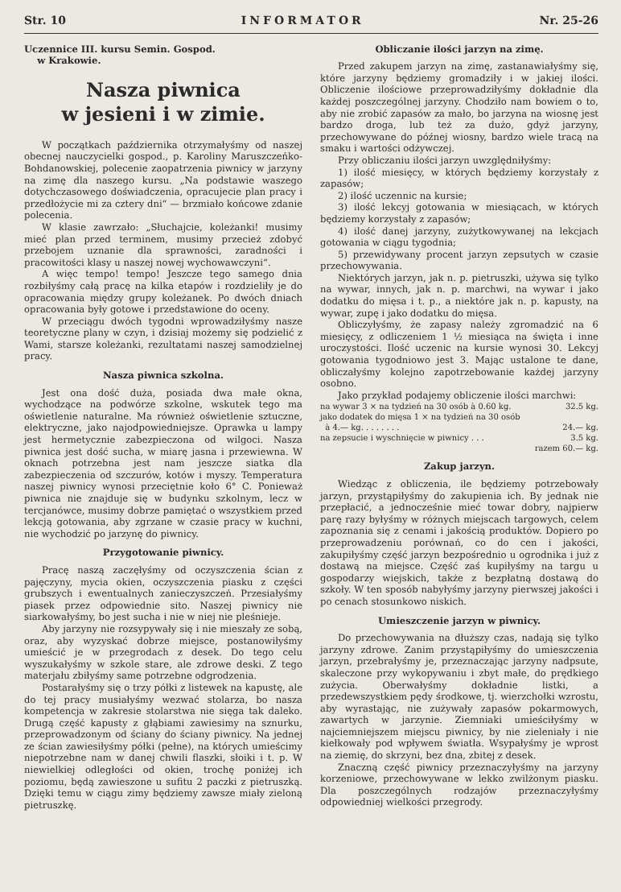Str. 10 INFORMATOR Nr. 25-26
Uczennice III. kursu Semin. Gospod.
w Krakowie.
Nasza piwnica
w jesieni i w zimie.
W początkach października otrzymałyśmy od naszej obecnej nauczycielki gospod., p. Karoliny Maruszczeńko-Bohdanowskiej, polecenie zaopatrzenia piwnicy w jarzyny na zimę dla naszego kursu. „Na podstawie waszego dotychczasowego doświadczenia, opracujecie plan pracy i przedłożycie mi za cztery dni“ — brzmiało końcowe zdanie polecenia.
W klasie zawrzało: „Słuchajcie, koleżanki! musimy mieć plan przed terminem, musimy przecież zdobyć przebojem uznanie dla sprawności, zaradności i pracowitości klasy u naszej nowej wychowawczyni“.
A więc tempo! tempo! Jeszcze tego samego dnia rozbiłyśmy całą pracę na kilka etapów i rozdzieliły je do opracowania między grupy koleżanek. Po dwóch dniach opracowania były gotowe i przedstawione do oceny.
W przeciągu dwóch tygodni wprowadziłyśmy nasze teoretyczne plany w czyn, i dzisiaj możemy się podzielić z Wami, starsze koleżanki, rezultatami naszej samodzielnej pracy.
Nasza piwnica szkolna.
Jest ona dość duża, posiada dwa małe okna, wychodzące na podwórze szkolne, wskutek tego ma oświetlenie naturalne. Ma również oświetlenie sztuczne, elektryczne, jako najodpowiedniejsze. Oprawka u lampy jest hermetycznie zabezpieczona od wilgoci. Nasza piwnica jest dość sucha, w miarę jasna i przewiewna. W oknach potrzebna jest nam jeszcze siatka dla zabezpieczenia od szczurów, kotów i myszy. Temperatura naszej piwnicy wynosi przeciętnie koło 6° C. Ponieważ piwnica nie znajduje się w budynku szkolnym, lecz w tercjanówce, musimy dobrze pamiętać o wszystkiem przed lekcją gotowania, aby zgrzane w czasie pracy w kuchni, nie wychodzić po jarzynę do piwnicy.
Przygotowanie piwnicy.
Pracę naszą zaczęłyśmy od oczyszczenia ścian z pajęczyny, mycia okien, oczyszczenia piasku z części grubszych i ewentualnych zanieczyszczeń. Przesiałyśmy piasek przez odpowiednie sito. Naszej piwnicy nie siarkowałyśmy, bo jest sucha i nie w niej nie pleśnieje.
Aby jarzyny nie rozsypywały się i nie mieszały ze sobą, oraz, aby wyzyskać dobrze miejsce, postanowiłyśmy umieścić je w przegrodach z desek. Do tego celu wyszukałyśmy w szkole stare, ale zdrowe deski. Z tego materjału zbiłyśmy same potrzebne odgrodzenia.
Postarałyśmy się o trzy półki z listewek na kapustę, ale do tej pracy musiałyśmy wezwać stolarza, bo nasza kompetencja w zakresie stolarstwa nie sięga tak daleko. Drugą część kapusty z głąbiami zawiesimy na sznurku, przeprowadzonym od ściany do ściany piwnicy. Na jednej ze ścian zawiesiłyśmy półki (pełne), na których umieścimy niepotrzebne nam w danej chwili flaszki, słoiki i t. p. W niewielkiej odległości od okien, trochę poniżej ich poziomu, będą zawieszone u sufitu 2 paczki z pietruszką. Dzięki temu w ciągu zimy będziemy zawsze miały zieloną pietruszkę.
Obliczanie ilości jarzyn na zimę.
Przed zakupem jarzyn na zimę, zastanawiałyśmy się, które jarzyny będziemy gromadziły i w jakiej ilości. Obliczenie ilościowe przeprowadziłyśmy dokładnie dla każdej poszczególnej jarzyny. Chodziło nam bowiem o to, aby nie zrobić zapasów za mało, bo jarzyna na wiosnę jest bardzo droga, lub też za dużo, gdyż jarzyny, przechowywane do późnej wiosny, bardzo wiele tracą na smaku i wartości odżywczej.
Przy obliczaniu ilości jarzyn uwzględniłyśmy:
1) ilość miesięcy, w których będziemy korzystały z zapasów;
2) ilość uczennic na kursie;
3) ilość lekcyj gotowania w miesiącach, w których będziemy korzystały z zapasów;
4) ilość danej jarzyny, zużytkowywanej na lekcjach gotowania w ciągu tygodnia;
5) przewidywany procent jarzyn zepsutych w czasie przechowywania.
Niektórych jarzyn, jak n. p. pietruszki, używa się tylko na wywar, innych, jak n. p. marchwi, na wywar i jako dodatku do mięsa i t. p., a niektóre jak n. p. kapusty, na wywar, zupę i jako dodatku do mięsa.
Obliczyłyśmy, że zapasy należy zgromadzić na 6 miesięcy, z odliczeniem 1 ½ miesiąca na święta i inne uroczystości. Ilość uczenic na kursie wynosi 30. Lekcyj gotowania tygodniowo jest 3. Mając ustalone te dane, obliczałyśmy kolejno zapotrzebowanie każdej jarzyny osobno.
Jako przykład podajemy obliczenie ilości marchwi:
na wywar 3 × na tydzień na 30 osób à 0.60 kg. 32.5 kg.
jako dodatek do mięsa 1 × na tydzień na 30 osób
à 4.— kg. . . . . . . . 24.— kg.
na zepsucie i wyschnięcie w piwnicy . . . 3.5 kg.
razem 60.— kg.
Zakup jarzyn.
Wiedząc z obliczenia, ile będziemy potrzebowały jarzyn, przystąpiłyśmy do zakupienia ich. By jednak nie przepłacić, a jednocześnie mieć towar dobry, najpierw parę razy byłyśmy w różnych miejscach targowych, celem zapoznania się z cenami i jakością produktów. Dopiero po przeprowadzeniu porównań, co do cen i jakości, zakupiłyśmy część jarzyn bezpośrednio u ogrodnika i już z dostawą na miejsce. Część zaś kupiłyśmy na targu u gospodarzy wiejskich, także z bezpłatną dostawą do szkoły. W ten sposób nabyłyśmy jarzyny pierwszej jakości i po cenach stosunkowo niskich.
Umieszczenie jarzyn w piwnicy.
Do przechowywania na dłuższy czas, nadają się tylko jarzyny zdrowe. Zanim przystąpiłyśmy do umieszczenia jarzyn, przebrałyśmy je, przeznaczając jarzyny nadpsute, skaleczone przy wykopywaniu i zbyt małe, do prędkiego zużycia. Oberwałyśmy dokładnie listki, a przedewszystkiem pędy środkowe, tj. wierzchołki wzrostu, aby wyrastając, nie zużywały zapasów pokarmowych, zawartych w jarzynie. Ziemniaki umieściłyśmy w najciemniejszem miejscu piwnicy, by nie zieleniały i nie kiełkowały pod wpływem światła. Wsypałyśmy je wprost na ziemię, do skrzyni, bez dna, zbitej z desek.
Znaczną część piwnicy przeznaczyłyśmy na jarzyny korzeniowe, przechowywane w lekko zwilżonym piasku. Dla poszczególnych rodzajów przeznaczyłyśmy odpowiedniej wielkości przegrody.